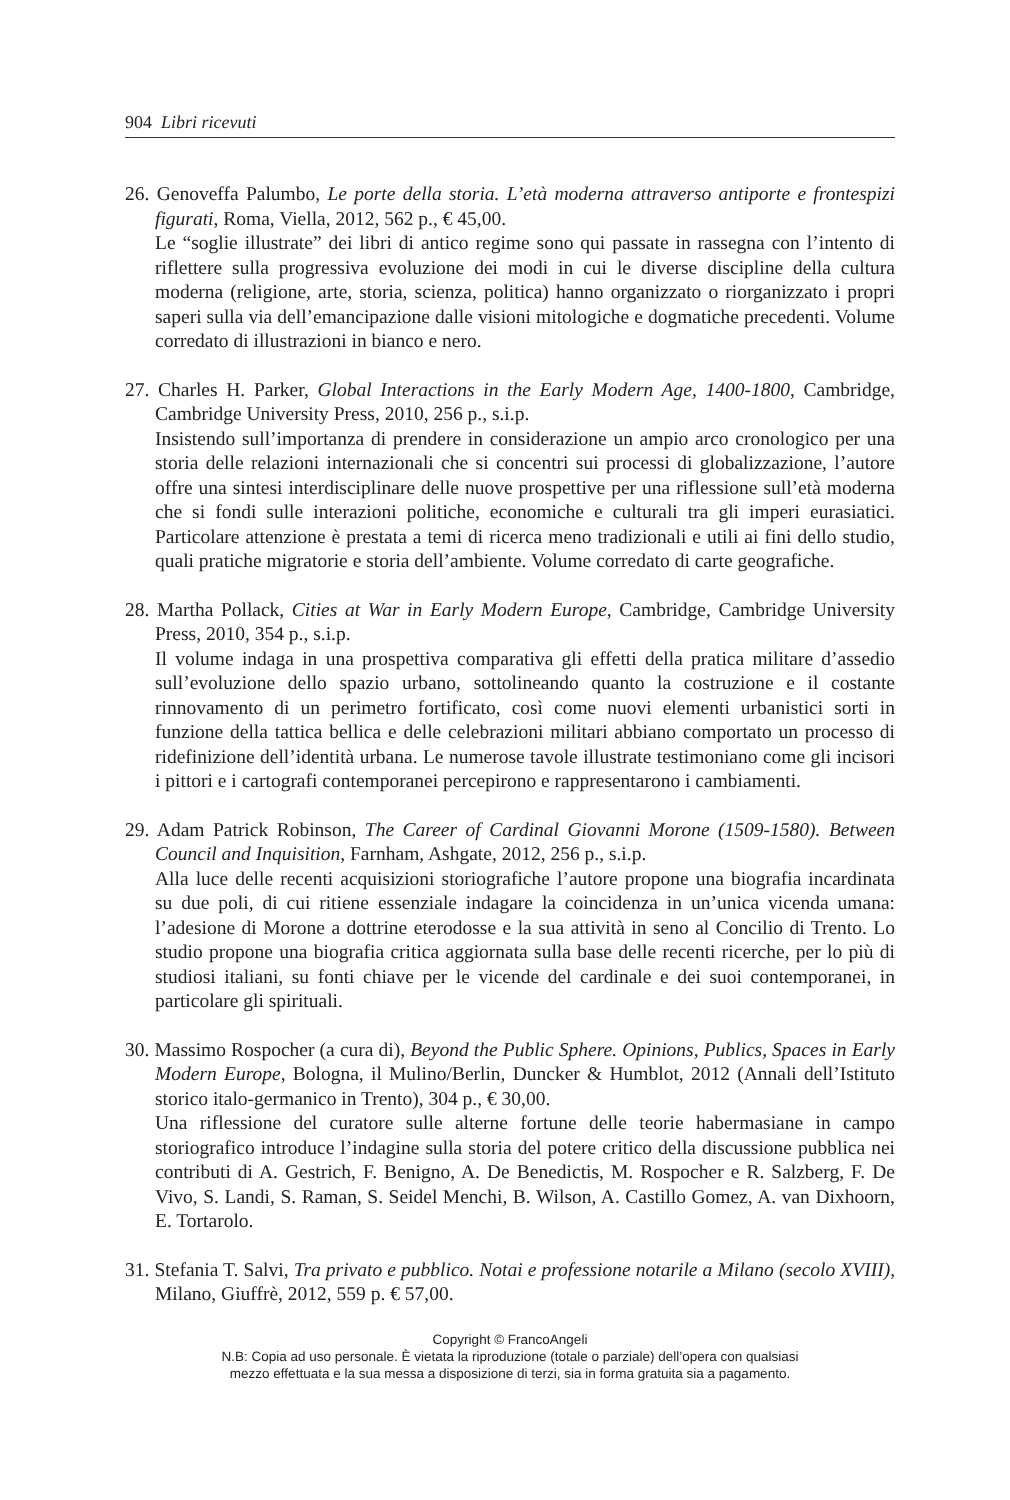904 Libri ricevuti
26. Genoveffa Palumbo, Le porte della storia. L’età moderna attraverso antiporte e frontespizi figurati, Roma, Viella, 2012, 562 p., € 45,00.
Le “soglie illustrate” dei libri di antico regime sono qui passate in rassegna con l’intento di riflettere sulla progressiva evoluzione dei modi in cui le diverse discipline della cultura moderna (religione, arte, storia, scienza, politica) hanno organizzato o riorganizzato i propri saperi sulla via dell’emancipazione dalle visioni mitologiche e dogmatiche precedenti. Volume corredato di illustrazioni in bianco e nero.
27. Charles H. Parker, Global Interactions in the Early Modern Age, 1400-1800, Cambridge, Cambridge University Press, 2010, 256 p., s.i.p.
Insistendo sull’importanza di prendere in considerazione un ampio arco cronologico per una storia delle relazioni internazionali che si concentri sui processi di globalizzazione, l’autore offre una sintesi interdisciplinare delle nuove prospettive per una riflessione sull’età moderna che si fondi sulle interazioni politiche, economiche e culturali tra gli imperi eurasiatici. Particolare attenzione è prestata a temi di ricerca meno tradizionali e utili ai fini dello studio, quali pratiche migratorie e storia dell’ambiente. Volume corredato di carte geografiche.
28. Martha Pollack, Cities at War in Early Modern Europe, Cambridge, Cambridge University Press, 2010, 354 p., s.i.p.
Il volume indaga in una prospettiva comparativa gli effetti della pratica militare d’assedio sull’evoluzione dello spazio urbano, sottolineando quanto la costruzione e il costante rinnovamento di un perimetro fortificato, così come nuovi elementi urbanistici sorti in funzione della tattica bellica e delle celebrazioni militari abbiano comportato un processo di ridefinizione dell’identità urbana. Le numerose tavole illustrate testimoniano come gli incisori i pittori e i cartografi contemporanei percepirono e rappresentarono i cambiamenti.
29. Adam Patrick Robinson, The Career of Cardinal Giovanni Morone (1509-1580). Between Council and Inquisition, Farnham, Ashgate, 2012, 256 p., s.i.p.
Alla luce delle recenti acquisizioni storiografiche l’autore propone una biografia incardinata su due poli, di cui ritiene essenziale indagare la coincidenza in un’unica vicenda umana: l’adesione di Morone a dottrine eterodosse e la sua attività in seno al Concilio di Trento. Lo studio propone una biografia critica aggiornata sulla base delle recenti ricerche, per lo più di studiosi italiani, su fonti chiave per le vicende del cardinale e dei suoi contemporanei, in particolare gli spirituali.
30. Massimo Rospocher (a cura di), Beyond the Public Sphere. Opinions, Publics, Spaces in Early Modern Europe, Bologna, il Mulino/Berlin, Duncker & Humblot, 2012 (Annali dell’Istituto storico italo-germanico in Trento), 304 p., € 30,00.
Una riflessione del curatore sulle alterne fortune delle teorie habermasiane in campo storiografico introduce l’indagine sulla storia del potere critico della discussione pubblica nei contributi di A. Gestrich, F. Benigno, A. De Benedictis, M. Rospocher e R. Salzberg, F. De Vivo, S. Landi, S. Raman, S. Seidel Menchi, B. Wilson, A. Castillo Gomez, A. van Dixhoorn, E. Tortarolo.
31. Stefania T. Salvi, Tra privato e pubblico. Notai e professione notarile a Milano (secolo XVIII), Milano, Giuffrè, 2012, 559 p. € 57,00.
Copyright © FrancoAngeli
N.B: Copia ad uso personale. È vietata la riproduzione (totale o parziale) dell’opera con qualsiasi
mezzo effettuata e la sua messa a disposizione di terzi, sia in forma gratuita sia a pagamento.